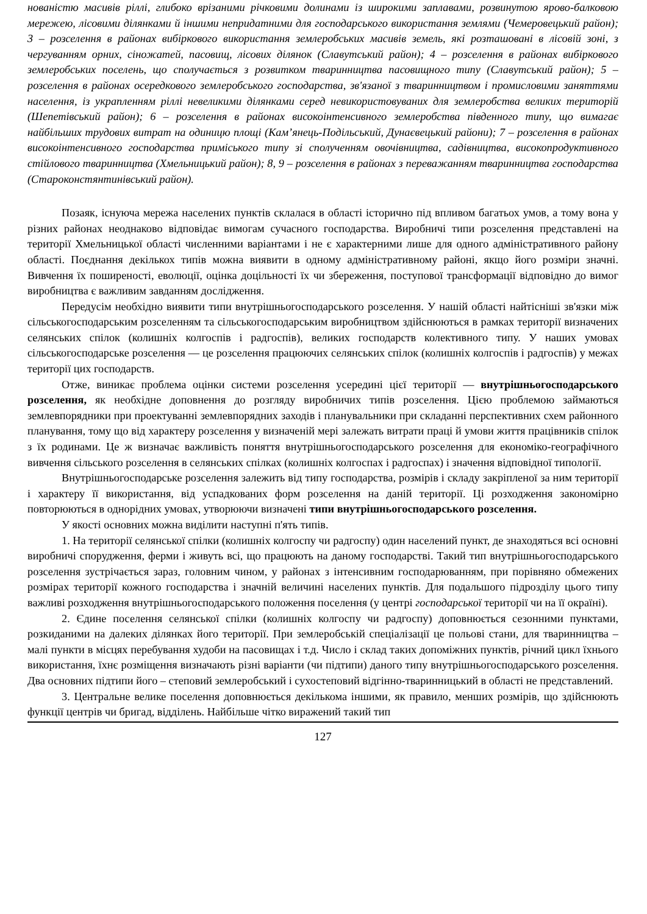нованістю масивів ріллі, глибоко врізаними річковими долинами із широкими заплавами, розвинутою ярово-балковою мережею, лісовими ділянками й іншими непридатними для господарського використання землями (Чемеровецький район); 3 – розселення в районах вибіркового використання землеробських масивів земель, які розташовані в лісовій зоні, з чергуванням орних, сіножатей, пасовищ, лісових ділянок (Славутський район); 4 – розселення в районах вибіркового землеробських поселень, що сполучається з розвитком тваринництва пасовищного типу (Славутський район); 5 – розселення в районах осередкового землеробського господарства, зв'язаної з тваринництвом і промисловими заняттями населення, із украпленням ріллі невеликими ділянками серед невикористовуваних для землеробства великих територій (Шепетівський район); 6 – розселення в районах високоінтенсивного землеробства південного типу, що вимагає найбільших трудових витрат на одиницю площі (Кам’янець-Подільський, Дунаєвецький райони); 7 – розселення в районах високоінтенсивного господарства приміського типу зі сполученням овочівництва, садівництва, високопродуктивного стійлового тваринництва (Хмельницький район); 8, 9 – розселення в районах з переважанням тваринництва господарства (Староконстянтинівський район).
Позаяк, існуюча мережа населених пунктів склалася в області історично під впливом багатьох умов, а тому вона у різних районах неоднаково відповідає вимогам сучасного господарства. Виробничі типи розселення представлені на території Хмельницької області численними варіантами і не є характерними лише для одного адміністративного району області. Поєднання декількох типів можна виявити в одному адміністративному районі, якщо його розміри значні. Вивчення їх поширеності, еволюції, оцінка доцільності їх чи збереження, поступової трансформації відповідно до вимог виробництва є важливим завданням дослідження.
Передусім необхідно виявити типи внутрішньогосподарського розселення. У нашій області найтісніші зв'язки між сільськогосподарським розселенням та сільськогосподарським виробництвом здійснюються в рамках території визначених селянських спілок (колишніх колгоспів і радгоспів), великих господарств колективного типу. У наших умовах сільськогосподарське розселення — це розселення працюючих селянських спілок (колишніх колгоспів і радгоспів) у межах території цих господарств.
Отже, виникає проблема оцінки системи розселення усередині цієї території — внутрішньогосподарського розселення, як необхідне доповнення до розгляду виробничих типів розселення. Цією проблемою займаються землевпорядники при проектуванні землевпорядних заходів і планувальники при складанні перспективних схем районного планування, тому що від характеру розселення у визначеній мері залежать витрати праці й умови життя працівників спілок з їх родинами. Це ж визначає важливість поняття внутрішньогосподарського розселення для економіко-географічного вивчення сільського розселення в селянських спілках (колишніх колгоспах і радгоспах) і значення відповідної типології.
Внутрішньогосподарське розселення залежить від типу господарства, розмірів і складу закріпленої за ним території і характеру її використання, від успадкованих форм розселення на даній території. Ці розходження закономірно повторюються в однорідних умовах, утворюючи визначені типи внутрішньогосподарського розселення.
У якості основних можна виділити наступні п'ять типів.
1. На території селянської спілки (колишніх колгоспу чи радгоспу) один населений пункт, де знаходяться всі основні виробничі спорудження, ферми і живуть всі, що працюють на даному господарстві. Такий тип внутрішньогосподарського розселення зустрічається зараз, головним чином, у районах з інтенсивним господарюванням, при порівняно обмежених розмірах території кожного господарства і значній величині населених пунктів. Для подальшого підрозділу цього типу важливі розходження внутрішньогосподарського положення поселення (у центрі господарської території чи на її окраїні).
2. Єдине поселення селянської спілки (колишніх колгоспу чи радгоспу) доповнюється сезонними пунктами, розкиданими на далеких ділянках його території. При землеробській спеціалізації це польові стани, для тваринництва – малі пункти в місцях перебування худоби на пасовищах і т.д. Число і склад таких допоміжних пунктів, річний цикл їхнього використання, їхнє розміщення визначають різні варіанти (чи підтипи) даного типу внутрішньогосподарського розселення. Два основних підтипи його – степовий землеробський і сухостеповий відгінно-тваринницький в області не представлений.
3. Центральне велике поселення доповнюється декількома іншими, як правило, менших розмірів, що здійснюють функції центрів чи бригад, відділень. Найбільше чітко виражений такий тип
127